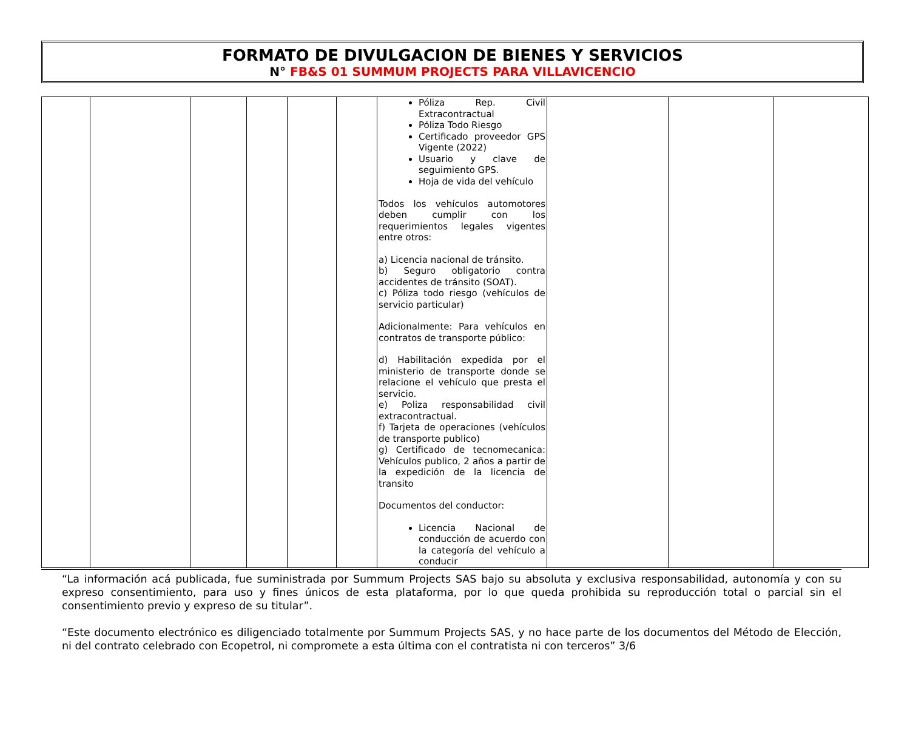FORMATO DE DIVULGACION DE BIENES Y SERVICIOS
N° FB&S 01 SUMMUM PROJECTS PARA VILLAVICENCIO
| | | | | | | Póliza Rep. Civil Extracontractual Póliza Todo Riesgo Certificado proveedor GPS Vigente (2022) Usuario y clave de seguimiento GPS. Hoja de vida del vehículo Todos los vehículos automotores deben cumplir con los requerimientos legales vigentes entre otros: a) Licencia nacional de tránsito. b) Seguro obligatorio contra accidentes de tránsito (SOAT). c) Póliza todo riesgo (vehículos de servicio particular) Adicionalmente: Para vehículos en contratos de transporte público: d) Habilitación expedida por el ministerio de transporte donde se relacione el vehículo que presta el servicio. e) Poliza responsabilidad civil extracontractual. f) Tarjeta de operaciones (vehículos de transporte publico) g) Certificado de tecnomecanica: Vehículos publico, 2 años a partir de la expedición de la licencia de transito Documentos del conductor: Licencia Nacional de conducción de acuerdo con la categoría del vehículo a conducir | | | |
“La información acá publicada, fue suministrada por Summum Projects SAS bajo su absoluta y exclusiva responsabilidad, autonomía y con su expreso consentimiento, para uso y fines únicos de esta plataforma, por lo que queda prohibida su reproducción total o parcial sin el consentimiento previo y expreso de su titular”.
“Este documento electrónico es diligenciado totalmente por Summum Projects SAS, y no hace parte de los documentos del Método de Elección, ni del contrato celebrado con Ecopetrol, ni compromete a esta última con el contratista ni con terceros” 3/6